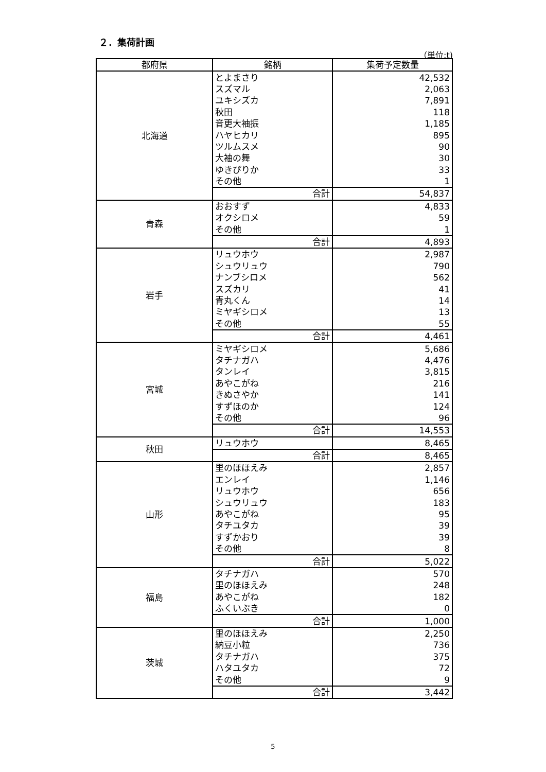２．集荷計画
（単位:t)
| 都府県 | 銘柄 | 集荷予定数量 |
| --- | --- | --- |
| 北海道 | とよまさり | 42,532 |
| | スズマル | 2,063 |
| | ユキシズカ | 7,891 |
| | 秋田 | 118 |
| | 音更大袖振 | 1,185 |
| | ハヤヒカリ | 895 |
| | ツルムスメ | 90 |
| | 大袖の舞 | 30 |
| | ゆきぴりか | 33 |
| | その他 | 1 |
| | 合計 | 54,837 |
| 青森 | おおすず | 4,833 |
| | オクシロメ | 59 |
| | その他 | 1 |
| | 合計 | 4,893 |
| 岩手 | リュウホウ | 2,987 |
| | シュウリュウ | 790 |
| | ナンブシロメ | 562 |
| | スズカリ | 41 |
| | 青丸くん | 14 |
| | ミヤギシロメ | 13 |
| | その他 | 55 |
| | 合計 | 4,461 |
| 宮城 | ミヤギシロメ | 5,686 |
| | タチナガハ | 4,476 |
| | タンレイ | 3,815 |
| | あやこがね | 216 |
| | きぬさやか | 141 |
| | すずほのか | 124 |
| | その他 | 96 |
| | 合計 | 14,553 |
| 秋田 | リュウホウ | 8,465 |
| | 合計 | 8,465 |
| 山形 | 里のほほえみ | 2,857 |
| | エンレイ | 1,146 |
| | リュウホウ | 656 |
| | シュウリュウ | 183 |
| | あやこがね | 95 |
| | タチユタカ | 39 |
| | すずかおり | 39 |
| | その他 | 8 |
| | 合計 | 5,022 |
| 福島 | タチナガハ | 570 |
| | 里のほほえみ | 248 |
| | あやこがね | 182 |
| | ふくいぶき | 0 |
| | 合計 | 1,000 |
| 茨城 | 里のほほえみ | 2,250 |
| | 納豆小粒 | 736 |
| | タチナガハ | 375 |
| | ハタユタカ | 72 |
| | その他 | 9 |
| | 合計 | 3,442 |
5